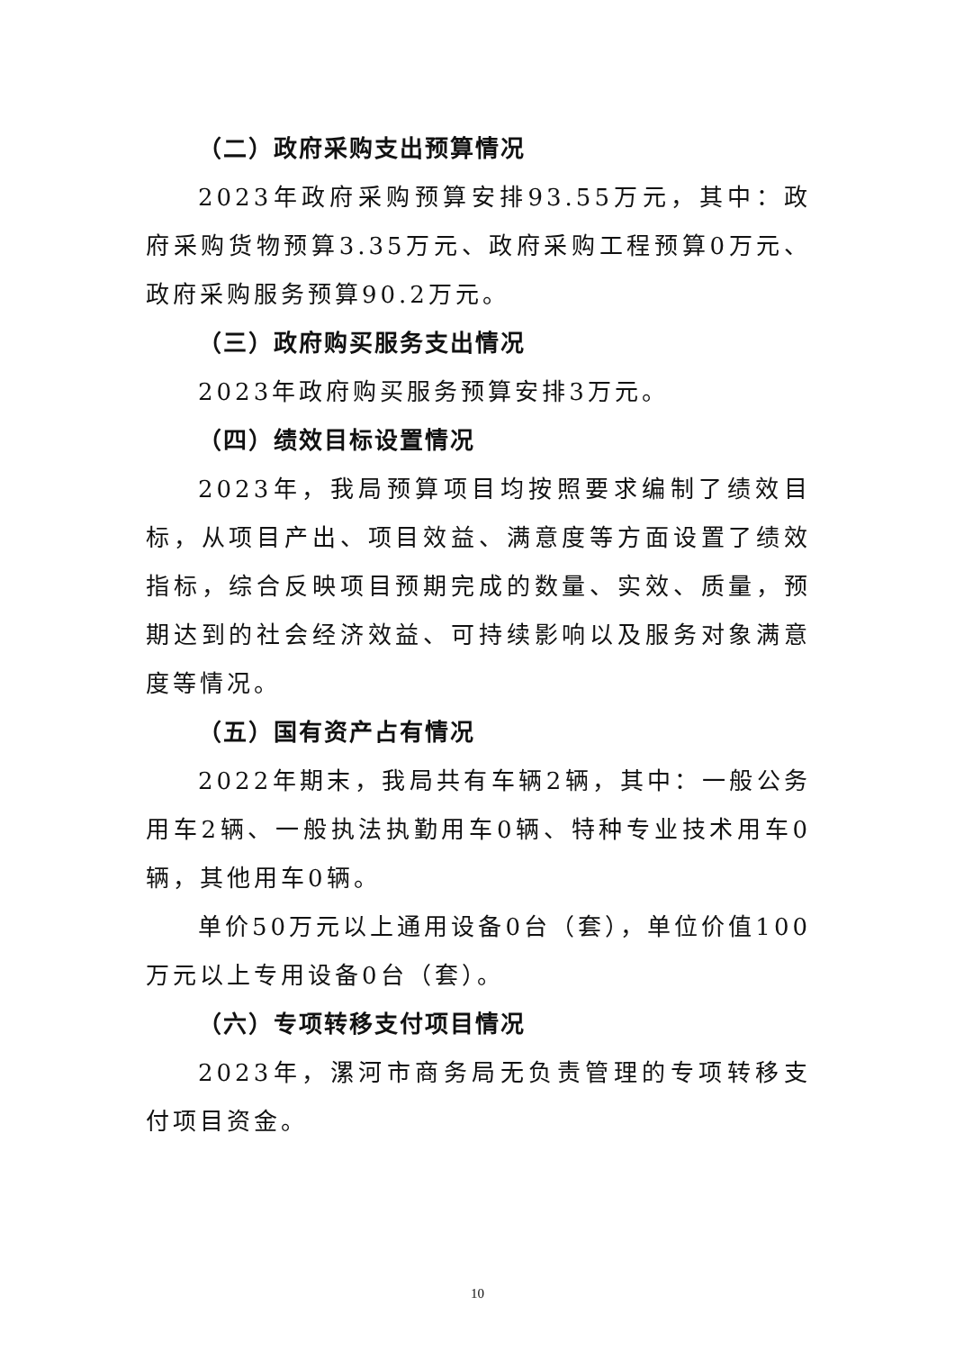（二）政府采购支出预算情况
2023年政府采购预算安排93.55万元，其中：政府采购货物预算3.35万元、政府采购工程预算0万元、政府采购服务预算90.2万元。
（三）政府购买服务支出情况
2023年政府购买服务预算安排3万元。
（四）绩效目标设置情况
2023年，我局预算项目均按照要求编制了绩效目标，从项目产出、项目效益、满意度等方面设置了绩效指标，综合反映项目预期完成的数量、实效、质量，预期达到的社会经济效益、可持续影响以及服务对象满意度等情况。
（五）国有资产占有情况
2022年期末，我局共有车辆2辆，其中：一般公务用车2辆、一般执法执勤用车0辆、特种专业技术用车0辆，其他用车0辆。
单价50万元以上通用设备0台（套），单位价值100万元以上专用设备0台（套）。
（六）专项转移支付项目情况
2023年，漯河市商务局无负责管理的专项转移支付项目资金。
10